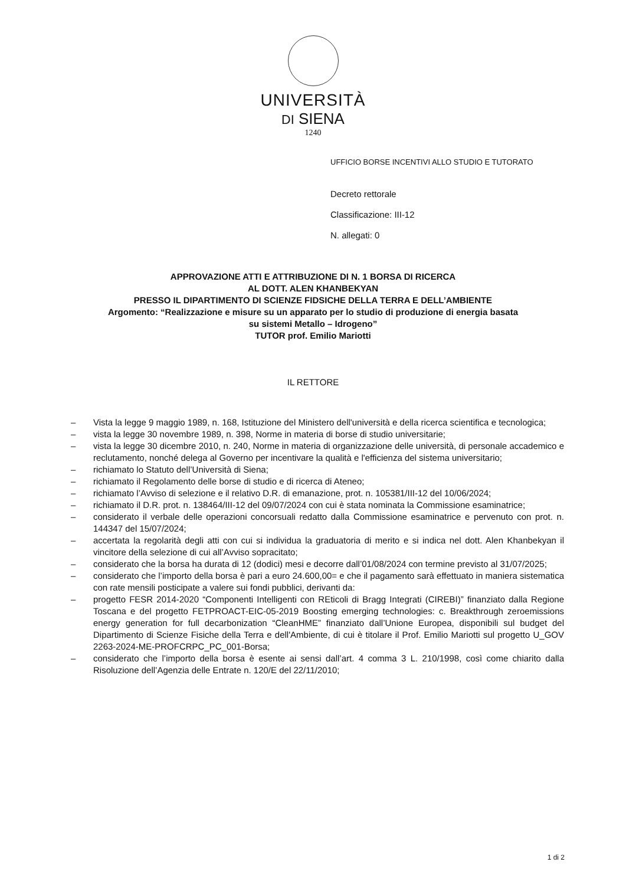UNIVERSITÀ
DI SIENA
1240
UFFICIO BORSE INCENTIVI ALLO STUDIO E TUTORATO
Decreto rettorale
Classificazione: III-12
N. allegati: 0
APPROVAZIONE ATTI E ATTRIBUZIONE DI N. 1 BORSA DI RICERCA
AL DOTT. ALEN KHANBEKYAN
PRESSO IL DIPARTIMENTO DI SCIENZE FIDSICHE DELLA TERRA E DELL’AMBIENTE
Argomento: “Realizzazione e misure su un apparato per lo studio di produzione di energia basata
su sistemi Metallo – Idrogeno”
TUTOR prof. Emilio Mariotti
IL RETTORE
– Vista la legge 9 maggio 1989, n. 168, Istituzione del Ministero dell'università e della ricerca scientifica e tecnologica;
– vista la legge 30 novembre 1989, n. 398, Norme in materia di borse di studio universitarie;
– vista la legge 30 dicembre 2010, n. 240, Norme in materia di organizzazione delle università, di personale accademico e reclutamento, nonché delega al Governo per incentivare la qualità e l'efficienza del sistema universitario;
– richiamato lo Statuto dell’Università di Siena;
– richiamato il Regolamento delle borse di studio e di ricerca di Ateneo;
– richiamato l’Avviso di selezione e il relativo D.R. di emanazione, prot. n. 105381/III-12 del 10/06/2024;
– richiamato il D.R. prot. n. 138464/III-12 del 09/07/2024 con cui è stata nominata la Commissione esaminatrice;
– considerato il verbale delle operazioni concorsuali redatto dalla Commissione esaminatrice e pervenuto con prot. n. 144347 del 15/07/2024;
– accertata la regolarità degli atti con cui si individua la graduatoria di merito e si indica nel dott. Alen Khanbekyan il vincitore della selezione di cui all’Avviso sopracitato;
– considerato che la borsa ha durata di 12 (dodici) mesi e decorre dall’01/08/2024 con termine previsto al 31/07/2025;
– considerato che l’importo della borsa è pari a euro 24.600,00= e che il pagamento sarà effettuato in maniera sistematica con rate mensili posticipate a valere sui fondi pubblici, derivanti da:
– progetto FESR 2014-2020 “Componenti Intelligenti con REticoli di Bragg Integrati (CIREBI)” finanziato dalla Regione Toscana e del progetto FETPROACT-EIC-05-2019 Boosting emerging technologies: c. Breakthrough zeroemissions energy generation for full decarbonization “CleanHME” finanziato dall’Unione Europea, disponibili sul budget del Dipartimento di Scienze Fisiche della Terra e dell'Ambiente, di cui è titolare il Prof. Emilio Mariotti sul progetto U_GOV 2263-2024-ME-PROFCRPC_PC_001-Borsa;
– considerato che l’importo della borsa è esente ai sensi dall’art. 4 comma 3 L. 210/1998, così come chiarito dalla Risoluzione dell’Agenzia delle Entrate n. 120/E del 22/11/2010;
1 di 2